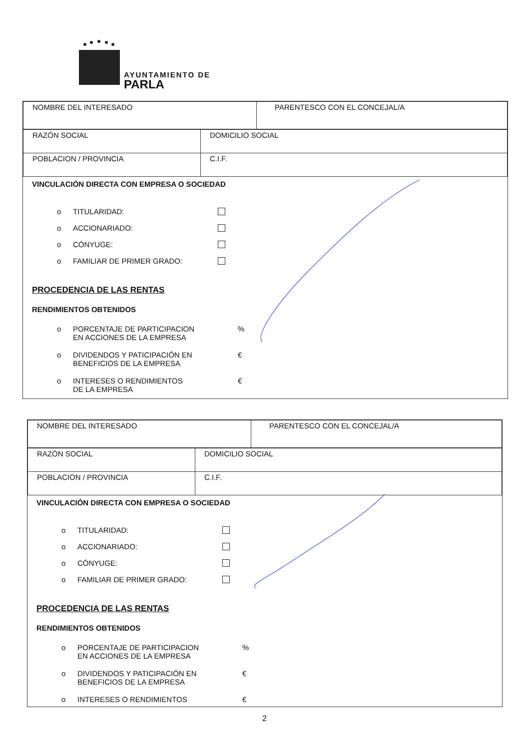AYUNTAMIENTO DE
PARLA
| NOMBRE DEL INTERESADO | PARENTESCO CON EL CONCEJAL/A |
| RAZÓN SOCIAL | DOMICILIO SOCIAL |
| POBLACION / PROVINCIA | C.I.F. |
VINCULACIÓN DIRECTA CON EMPRESA O SOCIEDAD
o TITULARIDAD:
o ACCIONARIADO:
o CÓNYUGE:
o FAMILIAR DE PRIMER GRADO:
PROCEDENCIA DE LAS RENTAS
RENDIMIENTOS OBTENIDOS
o PORCENTAJE DE PARTICIPACION
EN ACCIONES DE LA EMPRESA%
o DIVIDENDOS Y PATICIPACIÓN EN
BENEFICIOS DE LA EMPRESA €
o INTERESES O RENDIMIENTOS
DE LA EMPRESA €
| NOMBRE DEL INTERESADO | PARENTESCO CON EL CONCEJAL/A |
| RAZÓN SOCIAL | DOMICILIO SOCIAL |
| POBLACION / PROVINCIA | C.I.F. |
VINCULACIÓN DIRECTA CON EMPRESA O SOCIEDAD
o TITULARIDAD:
o ACCIONARIADO:
o CÓNYUGE:
o FAMILIAR DE PRIMER GRADO:
PROCEDENCIA DE LAS RENTAS
RENDIMIENTOS OBTENIDOS
o PORCENTAJE DE PARTICIPACION
EN ACCIONES DE LA EMPRESA%
o DIVIDENDOS Y PATICIPACIÓN EN
BENEFICIOS DE LA EMPRESA €
o INTERESES O RENDIMIENTOS €
2